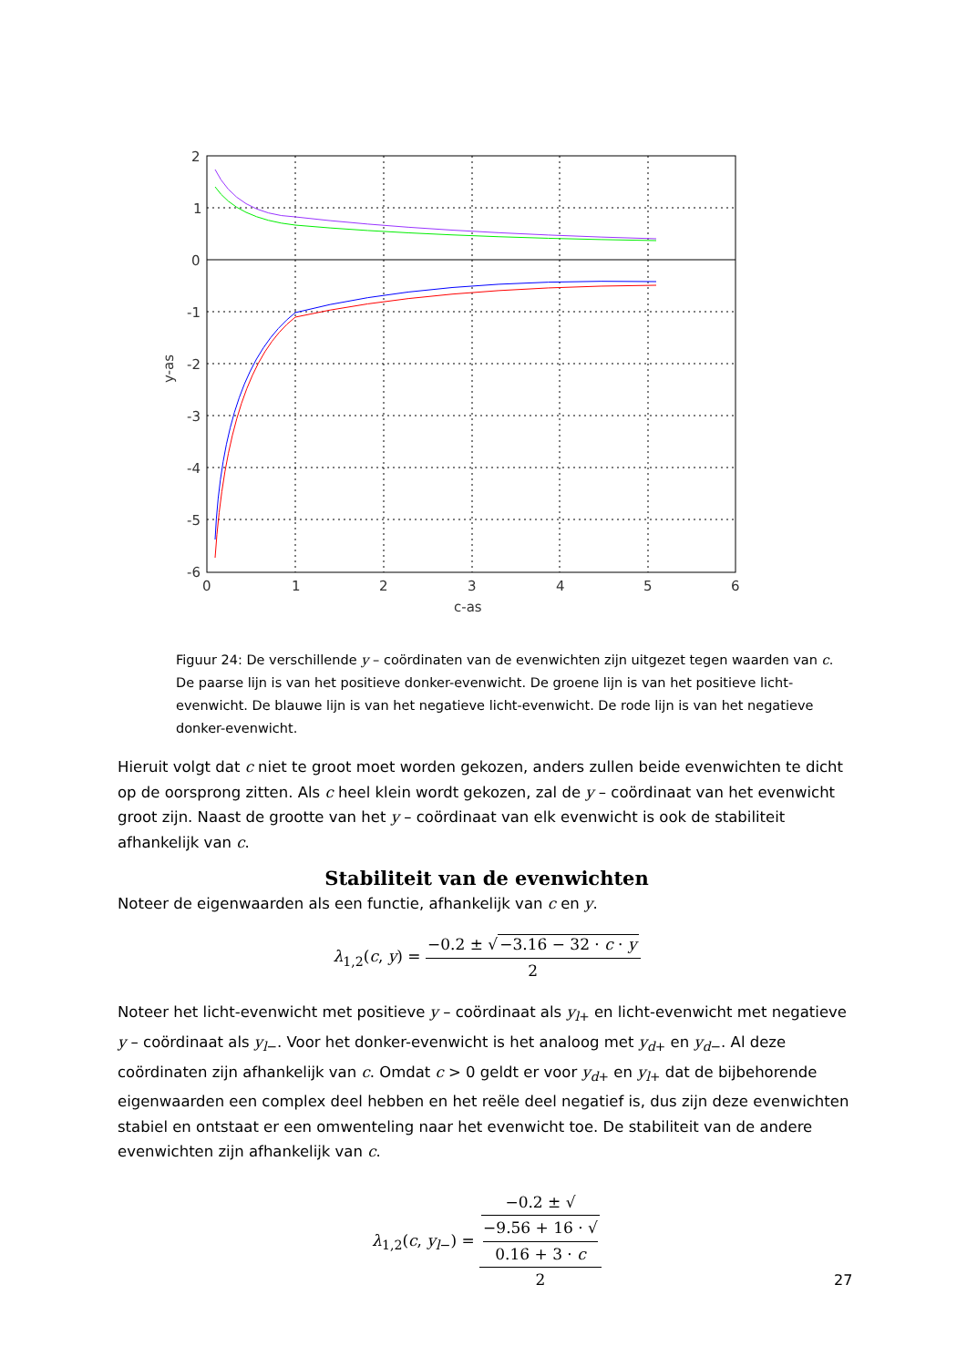2
1
0
-1
-2
-3
-4
-5
-6
0
1
2
3
4
5
6
c-as
y-as
Figuur 24: De verschillende y – coördinaten van de evenwichten zijn uitgezet tegen waarden van c. De paarse lijn is van het positieve donker-evenwicht. De groene lijn is van het positieve licht-evenwicht. De blauwe lijn is van het negatieve licht-evenwicht. De rode lijn is van het negatieve donker-evenwicht.
Hieruit volgt dat c niet te groot moet worden gekozen, anders zullen beide evenwichten te dicht op de oorsprong zitten. Als c heel klein wordt gekozen, zal de y – coördinaat van het evenwicht groot zijn. Naast de grootte van het y – coördinaat van elk evenwicht is ook de stabiliteit afhankelijk van c.
Stabiliteit van de evenwichten
Noteer de eigenwaarden als een functie, afhankelijk van c en y.
λ<sub>1,2</sub>(c, y) = −0.2 ± √−3.16 − 32 · c · y 2
Noteer het licht-evenwicht met positieve y – coördinaat als y<sub>l+</sub> en licht-evenwicht met negatieve y – coördinaat als y<sub>l−</sub>. Voor het donker-evenwicht is het analoog met y<sub>d+</sub> en y<sub>d−</sub>. Al deze coördinaten zijn afhankelijk van c. Omdat c > 0 geldt er voor y<sub>d+</sub> en y<sub>l+</sub> dat de bijbehorende eigenwaarden een complex deel hebben en het reële deel negatief is, dus zijn deze evenwichten stabiel en ontstaat er een omwenteling naar het evenwicht toe. De stabiliteit van de andere evenwichten zijn afhankelijk van c.
λ<sub>1,2</sub>(c, y<sub>l−</sub>) = −0.2 ± √
−9.56 + 16 · √
0.16 + 3 · c 2
27